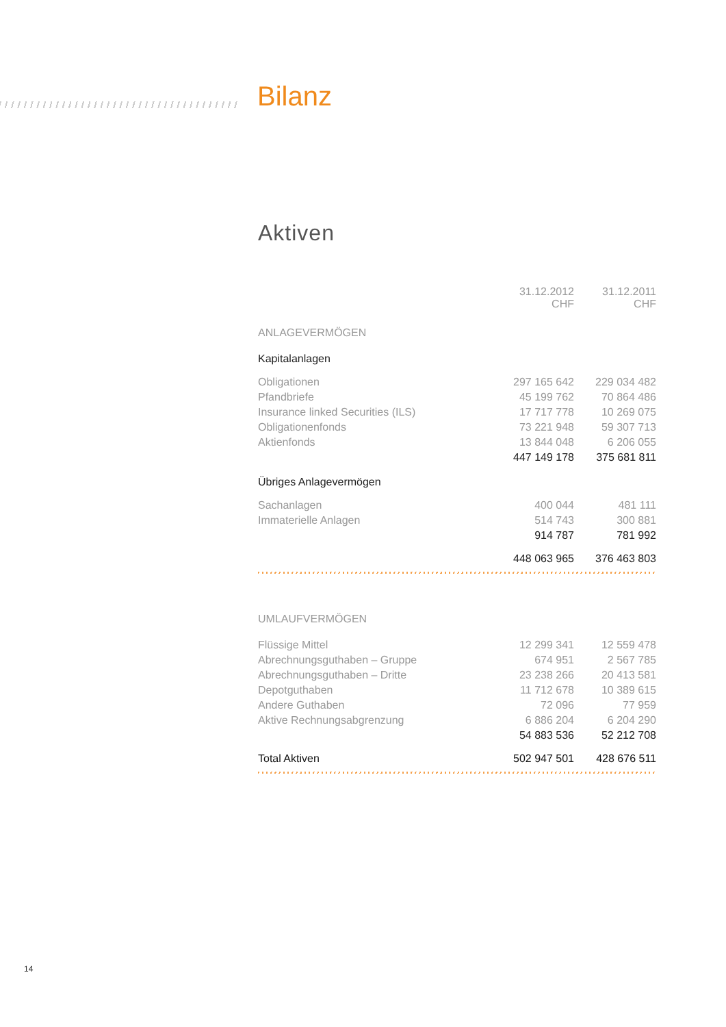Bilanz
Aktiven
| | 31.12.2012 CHF | 31.12.2011 CHF |
| ANLAGEVERMÖGEN | | |
| Kapitalanlagen | | |
| Obligationen | 297 165 642 | 229 034 482 |
| Pfandbriefe | 45 199 762 | 70 864 486 |
| Insurance linked Securities (ILS) | 17 717 778 | 10 269 075 |
| Obligationenfonds | 73 221 948 | 59 307 713 |
| Aktienfonds | 13 844 048 | 6 206 055 |
| | 447 149 178 | 375 681 811 |
| Übriges Anlagevermögen | | |
| Sachanlagen | 400 044 | 481 111 |
| Immaterielle Anlagen | 514 743 | 300 881 |
| | 914 787 | 781 992 |
| | 448 063 965 | 376 463 803 |
| UMLAUFVERMÖGEN | | |
| Flüssige Mittel | 12 299 341 | 12 559 478 |
| Abrechnungsguthaben – Gruppe | 674 951 | 2 567 785 |
| Abrechnungsguthaben – Dritte | 23 238 266 | 20 413 581 |
| Depotguthaben | 11 712 678 | 10 389 615 |
| Andere Guthaben | 72 096 | 77 959 |
| Aktive Rechnungsabgrenzung | 6 886 204 | 6 204 290 |
| | 54 883 536 | 52 212 708 |
| Total Aktiven | 502 947 501 | 428 676 511 |
14